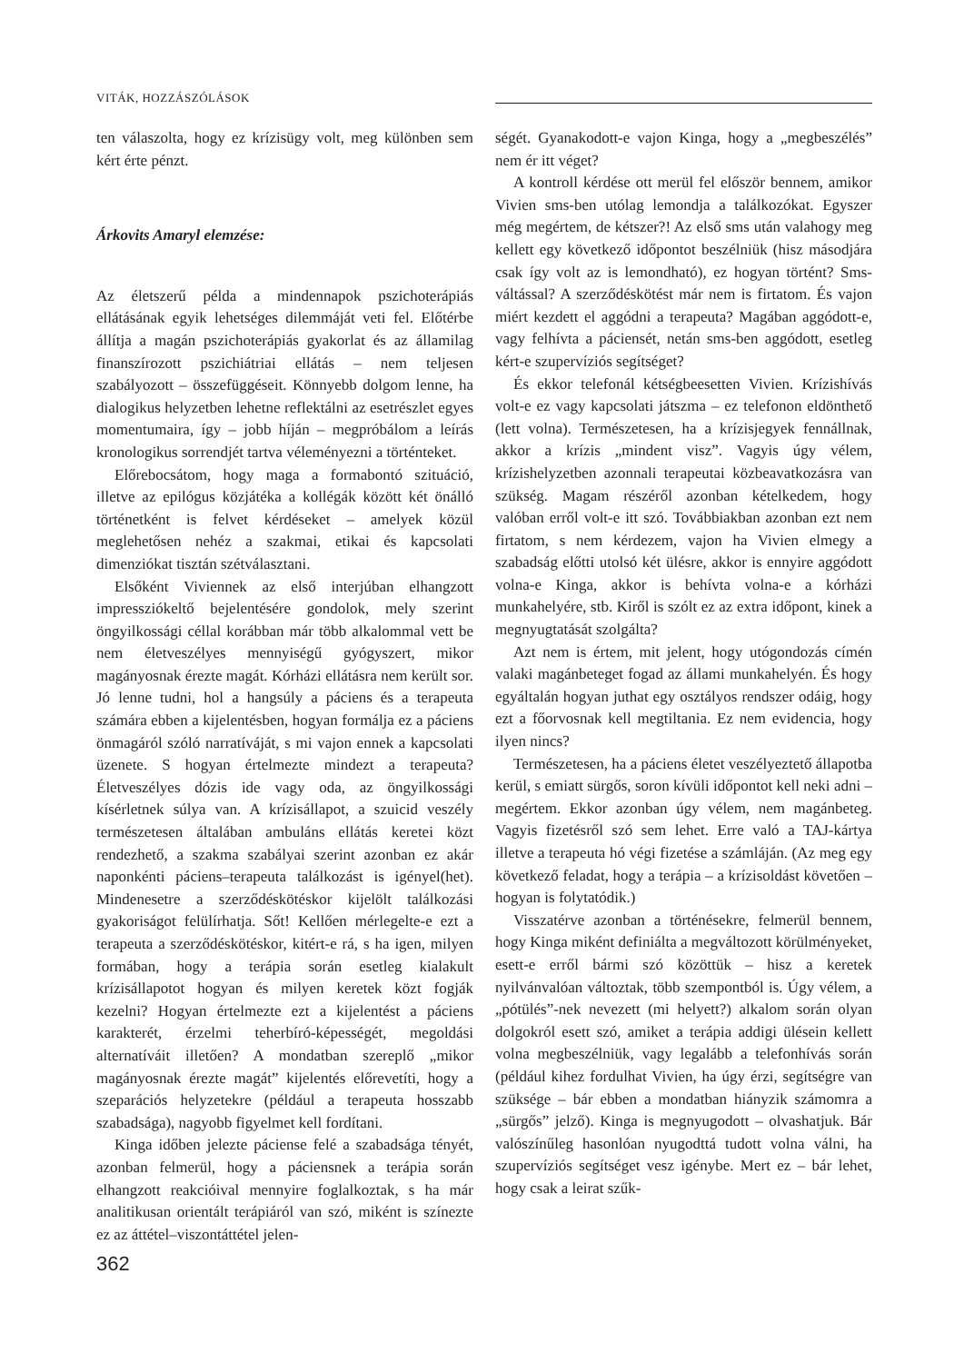VITÁK, HOZZÁSZÓLÁSOK
ten válaszolta, hogy ez krízisügy volt, meg különben sem kért érte pénzt.
Árkovits Amaryl elemzése:
Az életszerű példa a mindennapok pszichoterápiás ellátásának egyik lehetséges dilemmáját veti fel. Előtérbe állítja a magán pszichoterápiás gyakorlat és az államilag finanszírozott pszichiátriai ellátás – nem teljesen szabályozott – összefüggéseit. Könnyebb dolgom lenne, ha dialogikus helyzetben lehetne reflektálni az esetrészlet egyes momentumaira, így – jobb híján – megpróbálom a leírás kronologikus sorrendjét tartva véleményezni a történteket.
Előrebocsátom, hogy maga a formabontó szituáció, illetve az epilógus közjátéka a kollégák között két önálló történetként is felvet kérdéseket – amelyek közül meglehetősen nehéz a szakmai, etikai és kapcsolati dimenziókat tisztán szétválasztani.
Elsőként Viviennek az első interjúban elhangzott impressziókeltő bejelentésére gondolok, mely szerint öngyilkossági céllal korábban már több alkalommal vett be nem életveszélyes mennyiségű gyógyszert, mikor magányosnak érezte magát. Kórházi ellátásra nem került sor. Jó lenne tudni, hol a hangsúly a páciens és a terapeuta számára ebben a kijelentésben, hogyan formálja ez a páciens önmagáról szóló narratíváját, s mi vajon ennek a kapcsolati üzenete. S hogyan értelmezte mindezt a terapeuta? Életveszélyes dózis ide vagy oda, az öngyilkossági kísérletnek súlya van. A krízisállapot, a szuicid veszély természetesen általában ambuláns ellátás keretei közt rendezhető, a szakma szabályai szerint azonban ez akár naponkénti páciens–terapeuta találkozást is igényel(het). Mindenesetre a szerződéskötéskor kijelölt találkozási gyakoriságot felülírhatja. Sőt! Kellően mérlegelte-e ezt a terapeuta a szerződéskötéskor, kitért-e rá, s ha igen, milyen formában, hogy a terápia során esetleg kialakult krízisállapotot hogyan és milyen keretek közt fogják kezelni? Hogyan értelmezte ezt a kijelentést a páciens karakterét, érzelmi teherbíró-képességét, megoldási alternatíváit illetően? A mondatban szereplő „mikor magányosnak érezte magát” kijelentés előrevetíti, hogy a szeparációs helyzetekre (például a terapeuta hosszabb szabadsága), nagyobb figyelmet kell fordítani.
Kinga időben jelezte páciense felé a szabadsága tényét, azonban felmerül, hogy a páciensnek a terápia során elhangzott reakcióival mennyire foglalkoztak, s ha már analitikusan orientált terápiáról van szó, miként is színezte ez az áttétel–viszontáttétel jelen-
ségét. Gyanakodott-e vajon Kinga, hogy a „megbeszélés” nem ér itt véget?
A kontroll kérdése ott merül fel először bennem, amikor Vivien sms-ben utólag lemondja a találkozókat. Egyszer még megértem, de kétszer?! Az első sms után valahogy meg kellett egy következő időpontot beszélniük (hisz másodjára csak így volt az is lemondható), ez hogyan történt? Sms-váltással? A szerződéskötést már nem is firtatom. És vajon miért kezdett el aggódni a terapeuta? Magában aggódott-e, vagy felhívta a páciensét, netán sms-ben aggódott, esetleg kért-e szupervíziós segítséget?
És ekkor telefonál kétségbeesetten Vivien. Krízishívás volt-e ez vagy kapcsolati játszma – ez telefonon eldönthető (lett volna). Természetesen, ha a krízisjegyek fennállnak, akkor a krízis „mindent visz”. Vagyis úgy vélem, krízishelyzetben azonnali terapeutai közbeavatkozásra van szükség. Magam részéről azonban kételkedem, hogy valóban erről volt-e itt szó. Továbbiakban azonban ezt nem firtatom, s nem kérdezem, vajon ha Vivien elmegy a szabadság előtti utolsó két ülésre, akkor is ennyire aggódott volna-e Kinga, akkor is behívta volna-e a kórházi munkahelyére, stb. Kiről is szólt ez az extra időpont, kinek a megnyugtatását szolgálta?
Azt nem is értem, mit jelent, hogy utógondozás címén valaki magánbeteget fogad az állami munkahelyén. És hogy egyáltalán hogyan juthat egy osztályos rendszer odáig, hogy ezt a főorvosnak kell megtiltania. Ez nem evidencia, hogy ilyen nincs?
Természetesen, ha a páciens életet veszélyeztető állapotba kerül, s emiatt sürgős, soron kívüli időpontot kell neki adni – megértem. Ekkor azonban úgy vélem, nem magánbeteg. Vagyis fizetésről szó sem lehet. Erre való a TAJ-kártya illetve a terapeuta hó végi fizetése a számláján. (Az meg egy következő feladat, hogy a terápia – a krízisoldást követően – hogyan is folytatódik.)
Visszatérve azonban a történésekre, felmerül bennem, hogy Kinga miként definiálta a megváltozott körülményeket, esett-e erről bármi szó közöttük – hisz a keretek nyilvánvalóan változtak, több szempontból is. Úgy vélem, a „pótülés”-nek nevezett (mi helyett?) alkalom során olyan dolgokról esett szó, amiket a terápia addigi ülésein kellett volna megbeszélniük, vagy legalább a telefonhívás során (például kihez fordulhat Vivien, ha úgy érzi, segítségre van szüksége – bár ebben a mondatban hiányzik számomra a „sürgős” jelző). Kinga is megnyugodott – olvashatjuk. Bár valószínűleg hasonlóan nyugodttá tudott volna válni, ha szupervíziós segítséget vesz igénybe. Mert ez – bár lehet, hogy csak a leirat szűk-
362